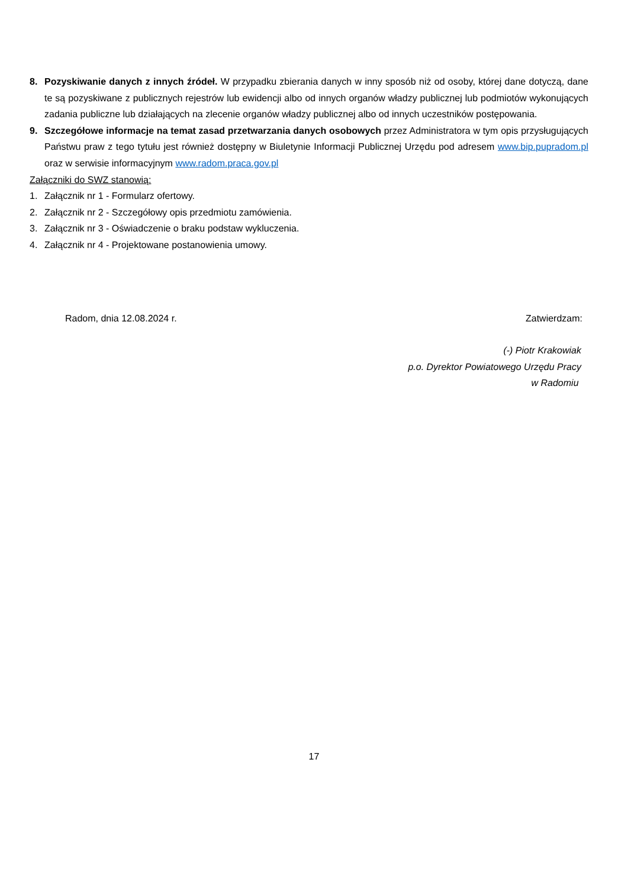8. Pozyskiwanie danych z innych źródeł. W przypadku zbierania danych w inny sposób niż od osoby, której dane dotyczą, dane te są pozyskiwane z publicznych rejestrów lub ewidencji albo od innych organów władzy publicznej lub podmiotów wykonujących zadania publiczne lub działających na zlecenie organów władzy publicznej albo od innych uczestników postępowania.
9. Szczegółowe informacje na temat zasad przetwarzania danych osobowych przez Administratora w tym opis przysługujących Państwu praw z tego tytułu jest również dostępny w Biuletynie Informacji Publicznej Urzędu pod adresem www.bip.pupradom.pl oraz w serwisie informacyjnym www.radom.praca.gov.pl
Załączniki do SWZ stanowią:
1. Załącznik nr 1 - Formularz ofertowy.
2. Załącznik nr 2 - Szczegółowy opis przedmiotu zamówienia.
3. Załącznik nr 3 - Oświadczenie o braku podstaw wykluczenia.
4. Załącznik nr 4 - Projektowane postanowienia umowy.
Radom, dnia 12.08.2024 r. Zatwierdzam:
(-) Piotr Krakowiak
p.o. Dyrektor Powiatowego Urzędu Pracy
w Radomiu
17